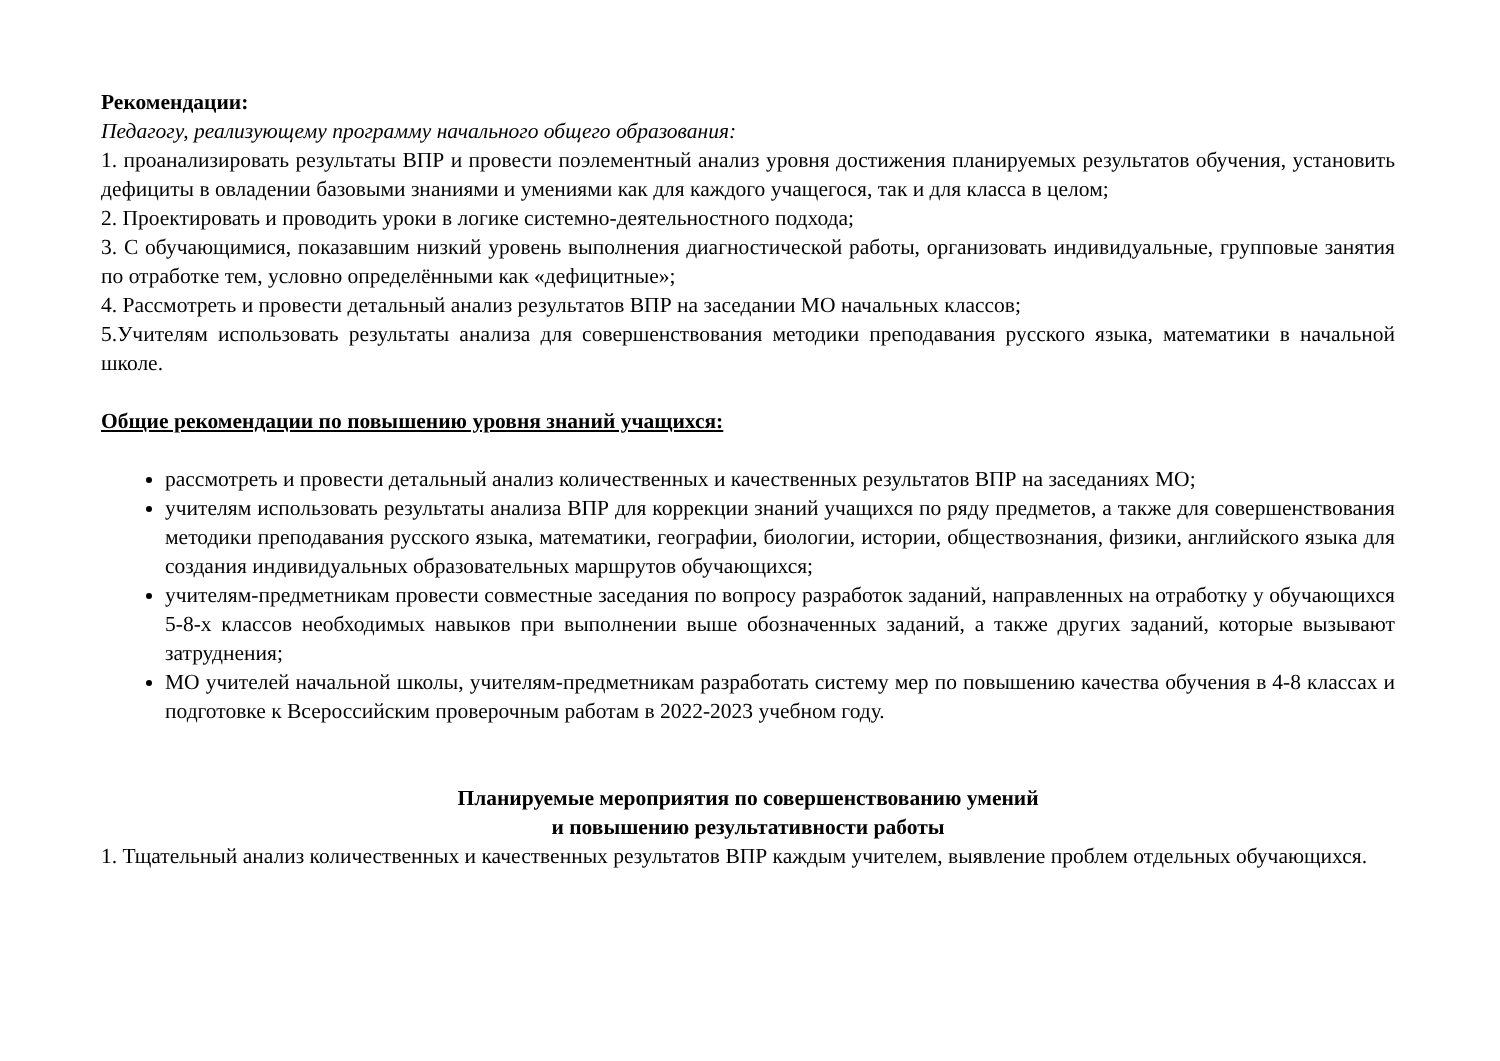Рекомендации:
Педагогу, реализующему программу начального общего образования:
1. проанализировать результаты ВПР и провести поэлементный анализ уровня достижения планируемых результатов обучения, установить дефициты в овладении базовыми знаниями и умениями как для каждого учащегося, так и для класса в целом;
2. Проектировать и проводить уроки в логике системно-деятельностного подхода;
3. С обучающимися, показавшим низкий уровень выполнения диагностической работы, организовать индивидуальные, групповые занятия по отработке тем, условно определёнными как «дефицитные»;
4. Рассмотреть и провести детальный анализ результатов ВПР на заседании МО начальных классов;
5.Учителям использовать результаты анализа для совершенствования методики преподавания русского языка, математики в начальной школе.
Общие рекомендации по повышению уровня знаний учащихся:
рассмотреть и провести детальный анализ количественных и качественных результатов ВПР на заседаниях МО;
учителям использовать результаты анализа ВПР для коррекции знаний учащихся по ряду предметов, а также для совершенствования методики преподавания русского языка, математики, географии, биологии, истории, обществознания, физики, английского языка для создания индивидуальных образовательных маршрутов обучающихся;
учителям-предметникам провести совместные заседания по вопросу разработок заданий, направленных на отработку у обучающихся 5-8-х классов необходимых навыков при выполнении выше обозначенных заданий, а также других заданий, которые вызывают затруднения;
МО учителей начальной школы, учителям-предметникам разработать систему мер по повышению качества обучения в 4-8 классах и подготовке к Всероссийским проверочным работам в 2022-2023 учебном году.
Планируемые мероприятия по совершенствованию умений
и повышению результативности работы
1. Тщательный анализ количественных и качественных результатов ВПР каждым учителем, выявление проблем отдельных обучающихся.